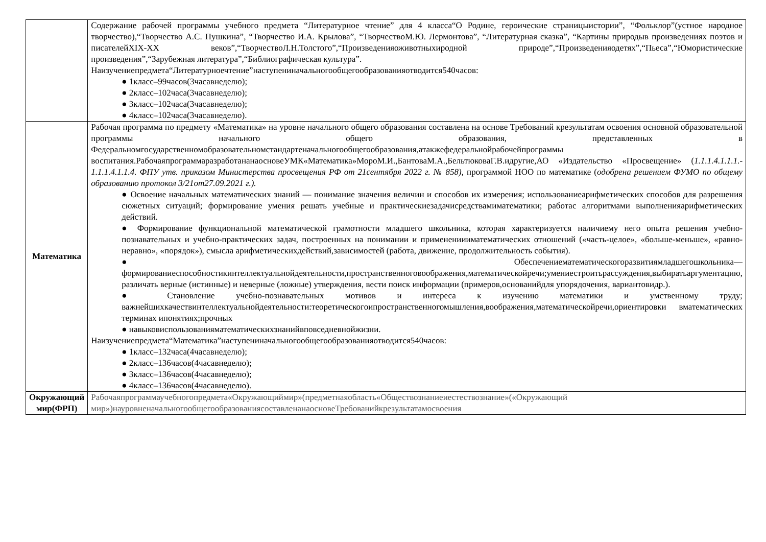| | Содержание рабочей программы учебного предмета “Литературное чтение” для 4 класса“О Родине, героические страницыистории”, “Фольклор”(устное народное творчество),“Творчество А.С. Пушкина”, “Творчество И.А. Крылова”, “ТворчествоМ.Ю. Лермонтова”, “Литературная сказка”, “Картины природыв произведениях поэтов и писателейXIX-XX веков”,“ТворчествоЛ.Н.Толстого”,“Произведенияоживотныхиродной природе”,“Произведенияодетях”,“Пьеса”,“Юмористические произведения”,“Зарубежная литература”,“Библиографическая культура”. Наизучениепредмета“Литературноечтение”наступениначальногообщегообразованияотводится540часов: ● 1класс–99часов(3часавнеделю); ● 2класс–102часа(3часавнеделю); ● 3класс–102часа(3часавнеделю); ● 4класс–102часа(3часавнеделю). |
| Математика | Рабочая программа по предмету «Математика» на уровне начального общего образования составлена на основе Требований крезультатам освоения основной образовательной программы начального общего образования, представленных в Федеральномгосударственномобразовательномстандартеначальногообщегообразования,атакжефедеральнойрабочейпрограммы воспитания.РабочаяпрограммаразработананаосновеУМК«Математика»МороМ.И.,БантоваМ.А.,БельтюковаГ.В.идругие,АО «Издательство «Просвещение» ( 1.1.1.4.1.1.1.- 1.1.1.4.1.1.4. ФПУ утв. приказом Министерства просвещения РФ от 21сентября 2022 г. № 858), программой НОО по математике ( одобрена решением ФУМО по общему образованию протокол 3/21от27.09.2021 г.). ● Освоение начальных математических знаний — понимание значения величин и способов их измерения; использованиеарифметических способов для разрешения сюжетных ситуаций; формирование умения решать учебные и практическиезадачисредствамиматематики; работас алгоритмами выполненияарифметических действий. ● Формирование функциональной математической грамотности младшего школьника, которая характеризуется наличиему него опыта решения учебно-познавательных и учебно-практических задач, построенных на понимании и применениииматематических отношений («часть-целое», «больше-меньше», «равно-неравно», «порядок»), смысла арифметическихдействий,зависимостей (работа, движение, продолжительность события). ● Обеспечениематематическогоразвитиямладшегошкольника— формированиеспособностикинтеллектуальнойдеятельности,пространственноговоображения,математическойречи;умениестроитьрассуждения,выбиратьаргументацию, различать верные (истинные) и неверные (ложные) утверждения, вести поиск информации (примеров,основанийдля упорядочения, вариантовидр.). ● Становление учебно-познавательных мотивов и интереса к изучению математики и умственному труду; важнейшихкачествинтеллектуальнойдеятельности:теоретическогоипространственногомышления,воображения,математическойречи,ориентировки вматематических терминах ипонятиях;прочных ● навыковиспользованияматематическихзнанийвповседневнойжизни. Наизучениепредмета“Математика”наступениначальногообщегообразованияотводится540часов: ● 1класс–132часа(4часавнеделю); ● 2класс–136часов(4часавнеделю); ● 3класс–136часов(4часавнеделю); ● 4класс–136часов(4часавнеделю). |
| Окружающий мир(ФРП) | Рабочаяпрограммаучебногопредмета«Окружающиймир»(предметнаяобласть«Обществознаниеиестествознание»(«Окружающий мир»)науровненачальногообщегообразованиясоставленанаосновеТребованийкрезультатамосвоения |